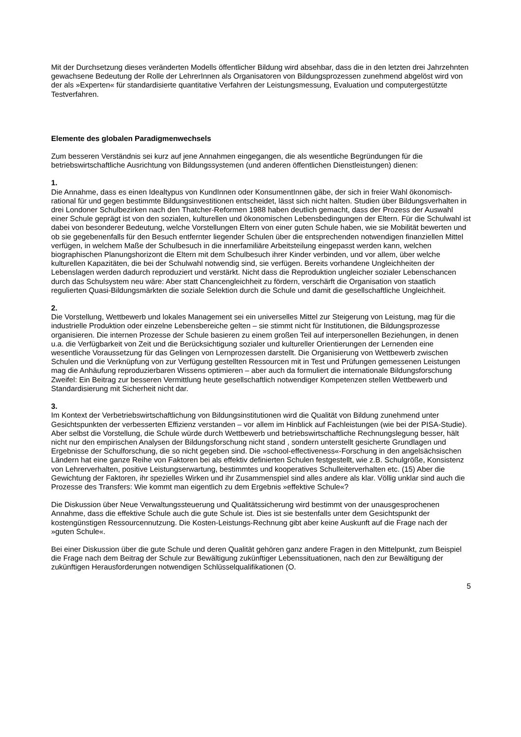Mit der Durchsetzung dieses veränderten Modells öffentlicher Bildung wird absehbar, dass die in den letzten drei Jahrzehnten gewachsene Bedeutung der Rolle der LehrerInnen als Organisatoren von Bildungsprozessen zunehmend abgelöst wird von der als »Experten« für standardisierte quantitative Verfahren der Leistungsmessung, Evaluation und computergestützte Testverfahren.
Elemente des globalen Paradigmenwechsels
Zum besseren Verständnis sei kurz auf jene Annahmen eingegangen, die als wesentliche Begründungen für die betriebswirtschaftliche Ausrichtung von Bildungssystemen (und anderen öffentlichen Dienstleistungen) dienen:
1.
Die Annahme, dass es einen Idealtypus von KundInnen oder KonsumentInnen gäbe, der sich in freier Wahl ökonomisch-rational für und gegen bestimmte Bildungsinvestitionen entscheidet, lässt sich nicht halten. Studien über Bildungsverhalten in drei Londoner Schulbezirken nach den Thatcher-Reformen 1988 haben deutlich gemacht, dass der Prozess der Auswahl einer Schule geprägt ist von den sozialen, kulturellen und ökonomischen Lebensbedingungen der Eltern. Für die Schulwahl ist dabei von besonderer Bedeutung, welche Vorstellungen Eltern von einer guten Schule haben, wie sie Mobilität bewerten und ob sie gegebenenfalls für den Besuch entfernter liegender Schulen über die entsprechenden notwendigen finanziellen Mittel verfügen, in welchem Maße der Schulbesuch in die innerfamiliäre Arbeitsteilung eingepasst werden kann, welchen biographischen Planungshorizont die Eltern mit dem Schulbesuch ihrer Kinder verbinden, und vor allem, über welche kulturellen Kapazitäten, die bei der Schulwahl notwendig sind, sie verfügen. Bereits vorhandene Ungleichheiten der Lebenslagen werden dadurch reproduziert und verstärkt. Nicht dass die Reproduktion ungleicher sozialer Lebenschancen durch das Schulsystem neu wäre: Aber statt Chancengleichheit zu fördern, verschärft die Organisation von staatlich regulierten Quasi-Bildungsmärkten die soziale Selektion durch die Schule und damit die gesellschaftliche Ungleichheit.
2.
Die Vorstellung, Wettbewerb und lokales Management sei ein universelles Mittel zur Steigerung von Leistung, mag für die industrielle Produktion oder einzelne Lebensbereiche gelten – sie stimmt nicht für Institutionen, die Bildungsprozesse organisieren. Die internen Prozesse der Schule basieren zu einem großen Teil auf interpersonellen Beziehungen, in denen u.a. die Verfügbarkeit von Zeit und die Berücksichtigung sozialer und kultureller Orientierungen der Lernenden eine wesentliche Voraussetzung für das Gelingen von Lernprozessen darstellt. Die Organisierung von Wettbewerb zwischen Schulen und die Verknüpfung von zur Verfügung gestellten Ressourcen mit in Test und Prüfungen gemessenen Leistungen mag die Anhäufung reproduzierbaren Wissens optimieren – aber auch da formuliert die internationale Bildungsforschung Zweifel: Ein Beitrag zur besseren Vermittlung heute gesellschaftlich notwendiger Kompetenzen stellen Wettbewerb und Standardisierung mit Sicherheit nicht dar.
3.
Im Kontext der Verbetriebswirtschaftlichung von Bildungsinstitutionen wird die Qualität von Bildung zunehmend unter Gesichtspunkten der verbesserten Effizienz verstanden – vor allem im Hinblick auf Fachleistungen (wie bei der PISA-Studie). Aber selbst die Vorstellung, die Schule würde durch Wettbewerb und betriebswirtschaftliche Rechnungslegung besser, hält nicht nur den empirischen Analysen der Bildungsforschung nicht stand , sondern unterstellt gesicherte Grundlagen und Ergebnisse der Schulforschung, die so nicht gegeben sind. Die »school-effectiveness«-Forschung in den angelsächsischen Ländern hat eine ganze Reihe von Faktoren bei als effektiv definierten Schulen festgestellt, wie z.B. Schulgröße, Konsistenz von Lehrerverhalten, positive Leistungserwartung, bestimmtes und kooperatives Schulleiterverhalten etc. (15) Aber die Gewichtung der Faktoren, ihr spezielles Wirken und ihr Zusammenspiel sind alles andere als klar. Völlig unklar sind auch die Prozesse des Transfers: Wie kommt man eigentlich zu dem Ergebnis »effektive Schule«?
Die Diskussion über Neue Verwaltungssteuerung und Qualitätssicherung wird bestimmt von der unausgesprochenen Annahme, dass die effektive Schule auch die gute Schule ist. Dies ist sie bestenfalls unter dem Gesichtspunkt der kostengünstigen Ressourcennutzung. Die Kosten-Leistungs-Rechnung gibt aber keine Auskunft auf die Frage nach der »guten Schule«.
Bei einer Diskussion über die gute Schule und deren Qualität gehören ganz andere Fragen in den Mittelpunkt, zum Beispiel die Frage nach dem Beitrag der Schule zur Bewältigung zukünftiger Lebenssituationen, nach den zur Bewältigung der zukünftigen Herausforderungen notwendigen Schlüsselqualifikationen (O.
5